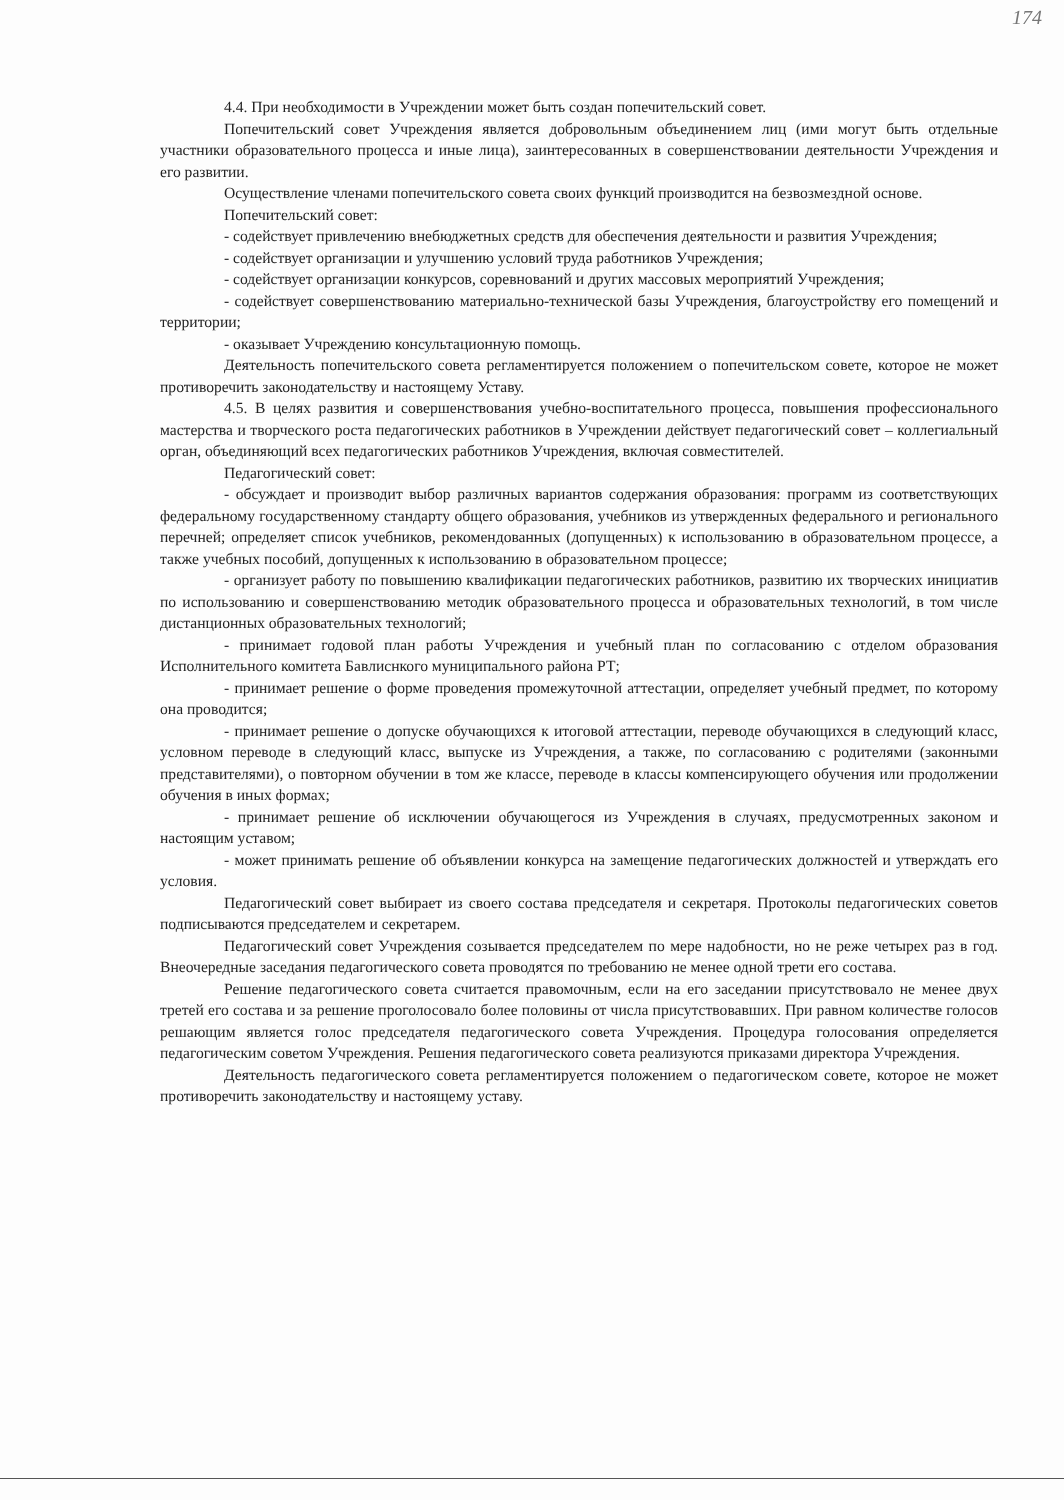174
4.4. При необходимости в Учреждении может быть создан попечительский совет.
Попечительский совет Учреждения является добровольным объединением лиц (ими могут быть отдельные участники образовательного процесса и иные лица), заинтересованных в совершенствовании деятельности Учреждения и его развитии.
Осуществление членами попечительского совета своих функций производится на безвозмездной основе.
Попечительский совет:
- содействует привлечению внебюджетных средств для обеспечения деятельности и развития Учреждения;
- содействует организации и улучшению условий труда работников Учреждения;
- содействует организации конкурсов, соревнований и других массовых мероприятий Учреждения;
- содействует совершенствованию материально-технической базы Учреждения, благоустройству его помещений и территории;
- оказывает Учреждению консультационную помощь.
Деятельность попечительского совета регламентируется положением о попечительском совете, которое не может противоречить законодательству и настоящему Уставу.
4.5. В целях развития и совершенствования учебно-воспитательного процесса, повышения профессионального мастерства и творческого роста педагогических работников в Учреждении действует педагогический совет – коллегиальный орган, объединяющий всех педагогических работников Учреждения, включая совместителей.
Педагогический совет:
- обсуждает и производит выбор различных вариантов содержания образования: программ из соответствующих федеральному государственному стандарту общего образования, учебников из утвержденных федерального и регионального перечней; определяет список учебников, рекомендованных (допущенных) к использованию в образовательном процессе, а также учебных пособий, допущенных к использованию в образовательном процессе;
- организует работу по повышению квалификации педагогических работников, развитию их творческих инициатив по использованию и совершенствованию методик образовательного процесса и образовательных технологий, в том числе дистанционных образовательных технологий;
- принимает годовой план работы Учреждения и учебный план по согласованию с отделом образования Исполнительного комитета Бавлиснкого муниципального района РТ;
- принимает решение о форме проведения промежуточной аттестации, определяет учебный предмет, по которому она проводится;
- принимает решение о допуске обучающихся к итоговой аттестации, переводе обучающихся в следующий класс, условном переводе в следующий класс, выпуске из Учреждения, а также, по согласованию с родителями (законными представителями), о повторном обучении в том же классе, переводе в классы компенсирующего обучения или продолжении обучения в иных формах;
- принимает решение об исключении обучающегося из Учреждения в случаях, предусмотренных законом и настоящим уставом;
- может принимать решение об объявлении конкурса на замещение педагогических должностей и утверждать его условия.
Педагогический совет выбирает из своего состава председателя и секретаря. Протоколы педагогических советов подписываются председателем и секретарем.
Педагогический совет Учреждения созывается председателем по мере надобности, но не реже четырех раз в год. Внеочередные заседания педагогического совета проводятся по требованию не менее одной трети его состава.
Решение педагогического совета считается правомочным, если на его заседании присутствовало не менее двух третей его состава и за решение проголосовало более половины от числа присутствовавших. При равном количестве голосов решающим является голос председателя педагогического совета Учреждения. Процедура голосования определяется педагогическим советом Учреждения. Решения педагогического совета реализуются приказами директора Учреждения.
Деятельность педагогического совета регламентируется положением о педагогическом совете, которое не может противоречить законодательству и настоящему уставу.